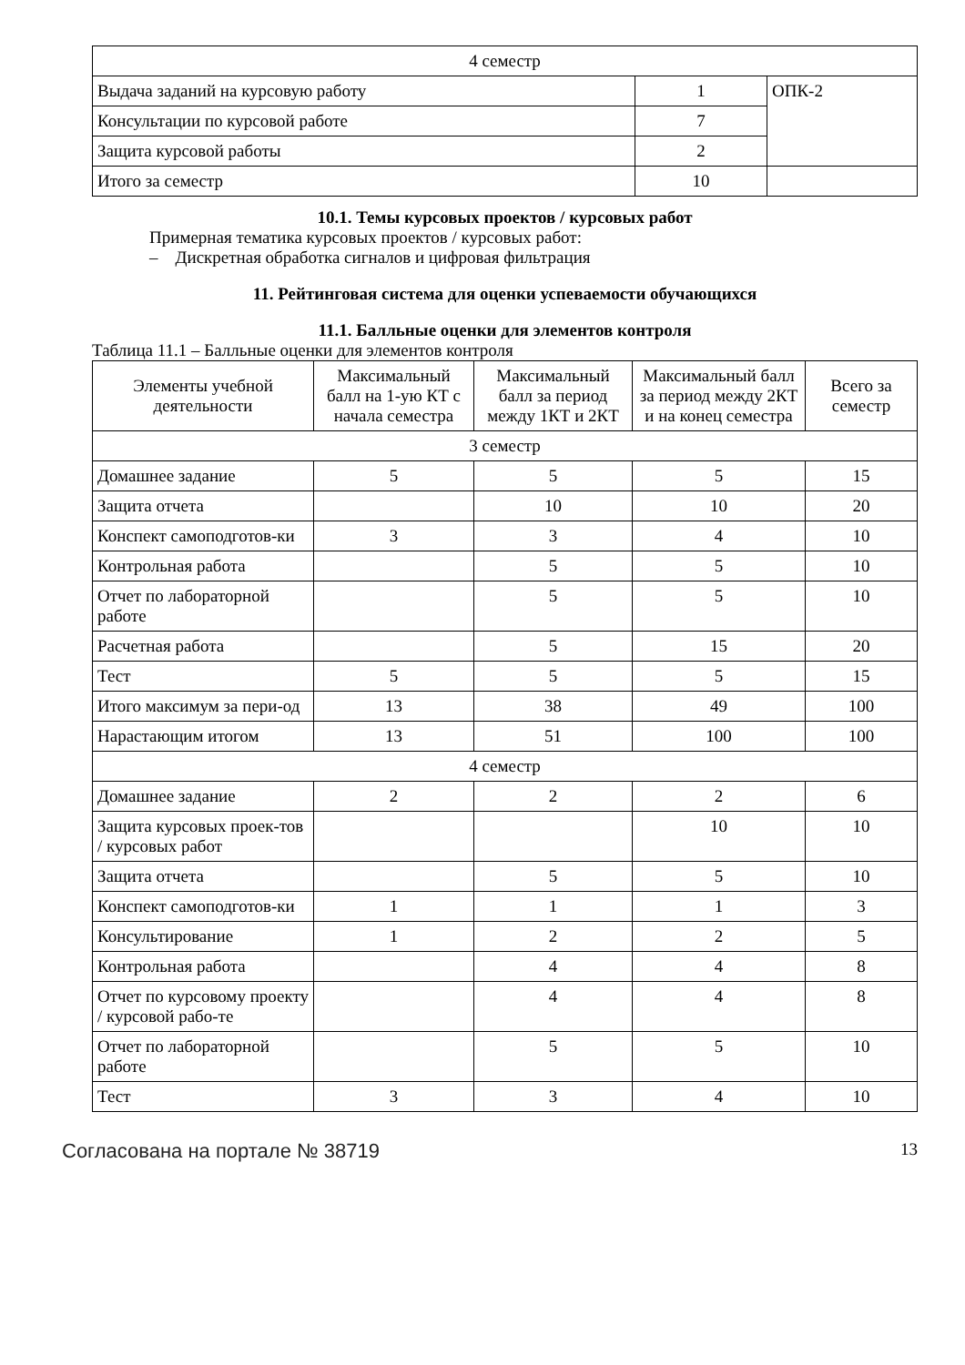| 4 семестр | | |
| Выдача заданий на курсовую работу | 1 | ОПК-2 |
| Консультации по курсовой работе | 7 | |
| Защита курсовой работы | 2 | |
| Итого за семестр | 10 | |
10.1. Темы курсовых проектов / курсовых работ
Примерная тематика курсовых проектов / курсовых работ:
– Дискретная обработка сигналов и цифровая фильтрация
11. Рейтинговая система для оценки успеваемости обучающихся
11.1. Балльные оценки для элементов контроля
Таблица 11.1 – Балльные оценки для элементов контроля
| Элементы учебной деятельности | Максимальный балл на 1-ую КТ с начала семестра | Максимальный балл за период между 1КТ и 2КТ | Максимальный балл за период между 2КТ и на конец семестра | Всего за семестр |
| --- | --- | --- | --- | --- |
| 3 семестр | | | | |
| Домашнее задание | 5 | 5 | 5 | 15 |
| Защита отчета | | 10 | 10 | 20 |
| Конспект самоподготов-ки | 3 | 3 | 4 | 10 |
| Контрольная работа | | 5 | 5 | 10 |
| Отчет по лабораторной работе | | 5 | 5 | 10 |
| Расчетная работа | | 5 | 15 | 20 |
| Тест | 5 | 5 | 5 | 15 |
| Итого максимум за пери-од | 13 | 38 | 49 | 100 |
| Нарастающим итогом | 13 | 51 | 100 | 100 |
| 4 семестр | | | | |
| Домашнее задание | 2 | 2 | 2 | 6 |
| Защита курсовых проек-тов / курсовых работ | | | 10 | 10 |
| Защита отчета | | 5 | 5 | 10 |
| Конспект самоподготов-ки | 1 | 1 | 1 | 3 |
| Консультирование | 1 | 2 | 2 | 5 |
| Контрольная работа | | 4 | 4 | 8 |
| Отчет по курсовому проекту / курсовой рабо-те | | 4 | 4 | 8 |
| Отчет по лабораторной работе | | 5 | 5 | 10 |
| Тест | 3 | 3 | 4 | 10 |
Согласована на портале № 38719 13